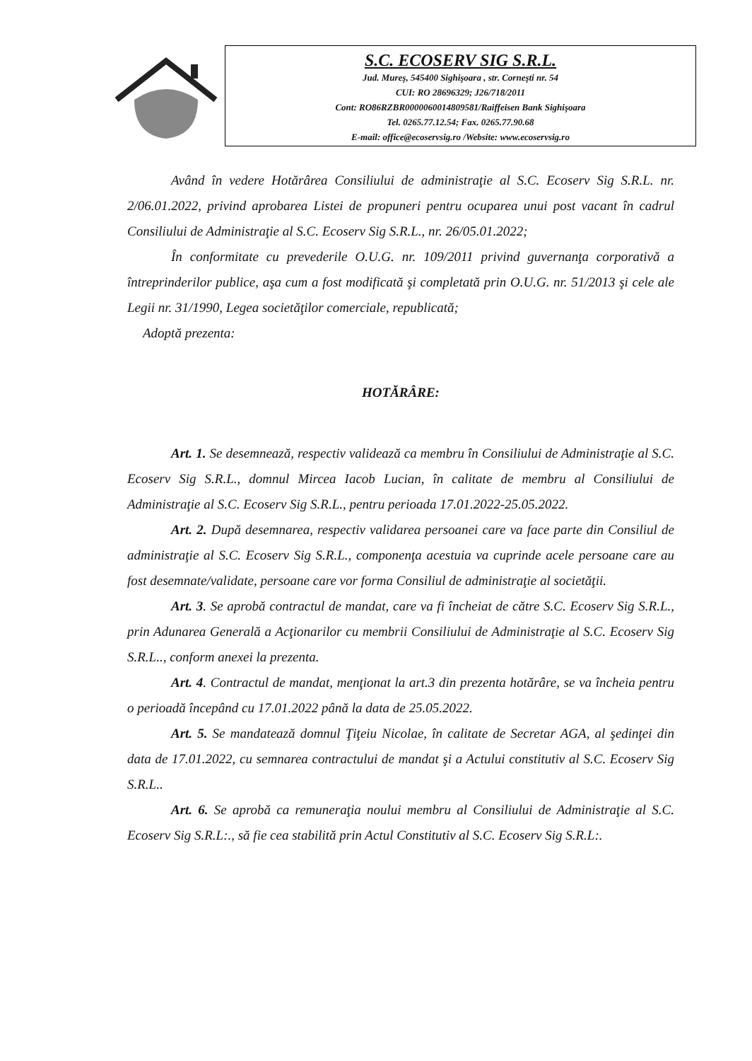S.C. ECOSERV SIG S.R.L.
Jud. Mureş, 545400 Sighişoara , str. Corneşti nr. 54
CUI: RO 28696329; J26/718/2011
Cont: RO86RZBR0000060014809581/Raiffeisen Bank Sighişoara
Tel. 0265.77.12.54; Fax. 0265.77.90.68
E-mail: office@ecoservsig.ro /Website: www.ecoservsig.ro
Având în vedere Hotărârea Consiliului de administraţie al S.C. Ecoserv Sig S.R.L. nr. 2/06.01.2022, privind aprobarea Listei de propuneri pentru ocuparea unui post vacant în cadrul Consiliului de Administraţie al S.C. Ecoserv Sig S.R.L., nr. 26/05.01.2022;
În conformitate cu prevederile O.U.G. nr. 109/2011 privind guvernanţa corporativă a întreprinderilor publice, aşa cum a fost modificată şi completată prin O.U.G. nr. 51/2013 şi cele ale Legii nr. 31/1990, Legea societăţilor comerciale, republicată;
Adoptă prezenta:
HOTĂRÂRE:
Art. 1. Se desemnează, respectiv validează ca membru în Consiliului de Administraţie al S.C. Ecoserv Sig S.R.L., domnul Mircea Iacob Lucian, în calitate de membru al Consiliului de Administraţie al S.C. Ecoserv Sig S.R.L., pentru perioada 17.01.2022-25.05.2022.
Art. 2. După desemnarea, respectiv validarea persoanei care va face parte din Consiliul de administraţie al S.C. Ecoserv Sig S.R.L., componenţa acestuia va cuprinde acele persoane care au fost desemnate/validate, persoane care vor forma Consiliul de administraţie al societăţii.
Art. 3. Se aprobă contractul de mandat, care va fi încheiat de către S.C. Ecoserv Sig S.R.L., prin Adunarea Generală a Acţionarilor cu membrii Consiliului de Administraţie al S.C. Ecoserv Sig S.R.L.., conform anexei la prezenta.
Art. 4. Contractul de mandat, menţionat la art.3 din prezenta hotărâre, se va încheia pentru o perioadă începând cu 17.01.2022 până la data de 25.05.2022.
Art. 5. Se mandatează domnul Ţiţeiu Nicolae, în calitate de Secretar AGA, al şedinţei din data de 17.01.2022, cu semnarea contractului de mandat şi a Actului constitutiv al S.C. Ecoserv Sig S.R.L..
Art. 6. Se aprobă ca remuneraţia noului membru al Consiliului de Administraţie al S.C. Ecoserv Sig S.R.L:., să fie cea stabilită prin Actul Constitutiv al S.C. Ecoserv Sig S.R.L:.